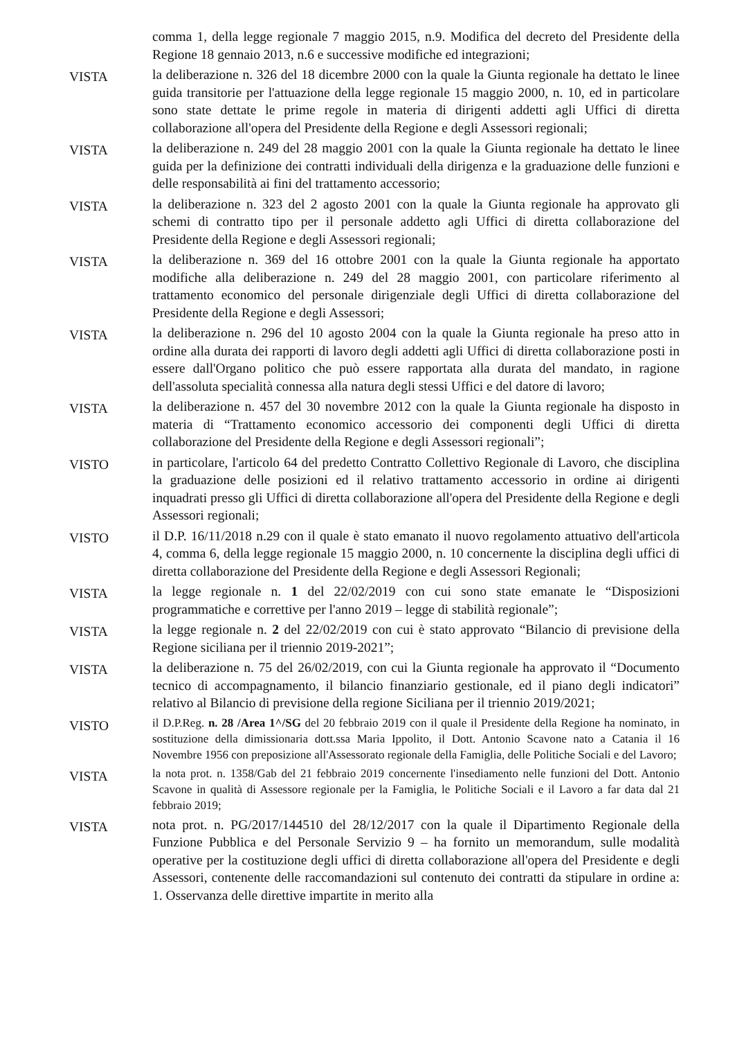comma 1, della legge regionale 7 maggio 2015, n.9. Modifica del decreto del Presidente della Regione 18 gennaio 2013, n.6 e successive modifiche ed integrazioni;
VISTA
la deliberazione n. 326 del 18 dicembre 2000 con la quale la Giunta regionale ha dettato le linee guida transitorie per l'attuazione della legge regionale 15 maggio 2000, n. 10, ed in particolare sono state dettate le prime regole in materia di dirigenti addetti agli Uffici di diretta collaborazione all'opera del Presidente della Regione e degli Assessori regionali;
VISTA
la deliberazione n. 249 del 28 maggio 2001 con la quale la Giunta regionale ha dettato le linee guida per la definizione dei contratti individuali della dirigenza e la graduazione delle funzioni e delle responsabilità ai fini del trattamento accessorio;
VISTA
la deliberazione n. 323 del 2 agosto 2001 con la quale la Giunta regionale ha approvato gli schemi di contratto tipo per il personale addetto agli Uffici di diretta collaborazione del Presidente della Regione e degli Assessori regionali;
VISTA
la deliberazione n. 369 del 16 ottobre 2001 con la quale la Giunta regionale ha apportato modifiche alla deliberazione n. 249 del 28 maggio 2001, con particolare riferimento al trattamento economico del personale dirigenziale degli Uffici di diretta collaborazione del Presidente della Regione e degli Assessori;
VISTA
la deliberazione n. 296 del 10 agosto 2004 con la quale la Giunta regionale ha preso atto in ordine alla durata dei rapporti di lavoro degli addetti agli Uffici di diretta collaborazione posti in essere dall'Organo politico che può essere rapportata alla durata del mandato, in ragione dell'assoluta specialità connessa alla natura degli stessi Uffici e del datore di lavoro;
VISTA
la deliberazione n. 457 del 30 novembre 2012 con la quale la Giunta regionale ha disposto in materia di “Trattamento economico accessorio dei componenti degli Uffici di diretta collaborazione del Presidente della Regione e degli Assessori regionali”;
VISTO
in particolare, l'articolo 64 del predetto Contratto Collettivo Regionale di Lavoro, che disciplina la graduazione delle posizioni ed il relativo trattamento accessorio in ordine ai dirigenti inquadrati presso gli Uffici di diretta collaborazione all'opera del Presidente della Regione e degli Assessori regionali;
VISTO
il D.P. 16/11/2018 n.29 con il quale è stato emanato il nuovo regolamento attuativo dell'articola 4, comma 6, della legge regionale 15 maggio 2000, n. 10 concernente la disciplina degli uffici di diretta collaborazione del Presidente della Regione e degli Assessori Regionali;
VISTA
la legge regionale n. 1 del 22/02/2019 con cui sono state emanate le “Disposizioni programmatiche e correttive per l'anno 2019 – legge di stabilità regionale”;
VISTA
la legge regionale n. 2 del 22/02/2019 con cui è stato approvato “Bilancio di previsione della Regione siciliana per il triennio 2019-2021”;
VISTA
la deliberazione n. 75 del 26/02/2019, con cui la Giunta regionale ha approvato il “Documento tecnico di accompagnamento, il bilancio finanziario gestionale, ed il piano degli indicatori” relativo al Bilancio di previsione della regione Siciliana per il triennio 2019/2021;
VISTO
il D.P.Reg. n. 28 /Area 1^/SG del 20 febbraio 2019 con il quale il Presidente della Regione ha nominato, in sostituzione della dimissionaria dott.ssa Maria Ippolito, il Dott. Antonio Scavone nato a Catania il 16 Novembre 1956 con preposizione all'Assessorato regionale della Famiglia, delle Politiche Sociali e del Lavoro;
VISTA
la nota prot. n. 1358/Gab del 21 febbraio 2019 concernente l'insediamento nelle funzioni del Dott. Antonio Scavone in qualità di Assessore regionale per la Famiglia, le Politiche Sociali e il Lavoro a far data dal 21 febbraio 2019;
VISTA
nota prot. n. PG/2017/144510 del 28/12/2017 con la quale il Dipartimento Regionale della Funzione Pubblica e del Personale Servizio 9 – ha fornito un memorandum, sulle modalità operative per la costituzione degli uffici di diretta collaborazione all'opera del Presidente e degli Assessori, contenente delle raccomandazioni sul contenuto dei contratti da stipulare in ordine a: 1. Osservanza delle direttive impartite in merito alla